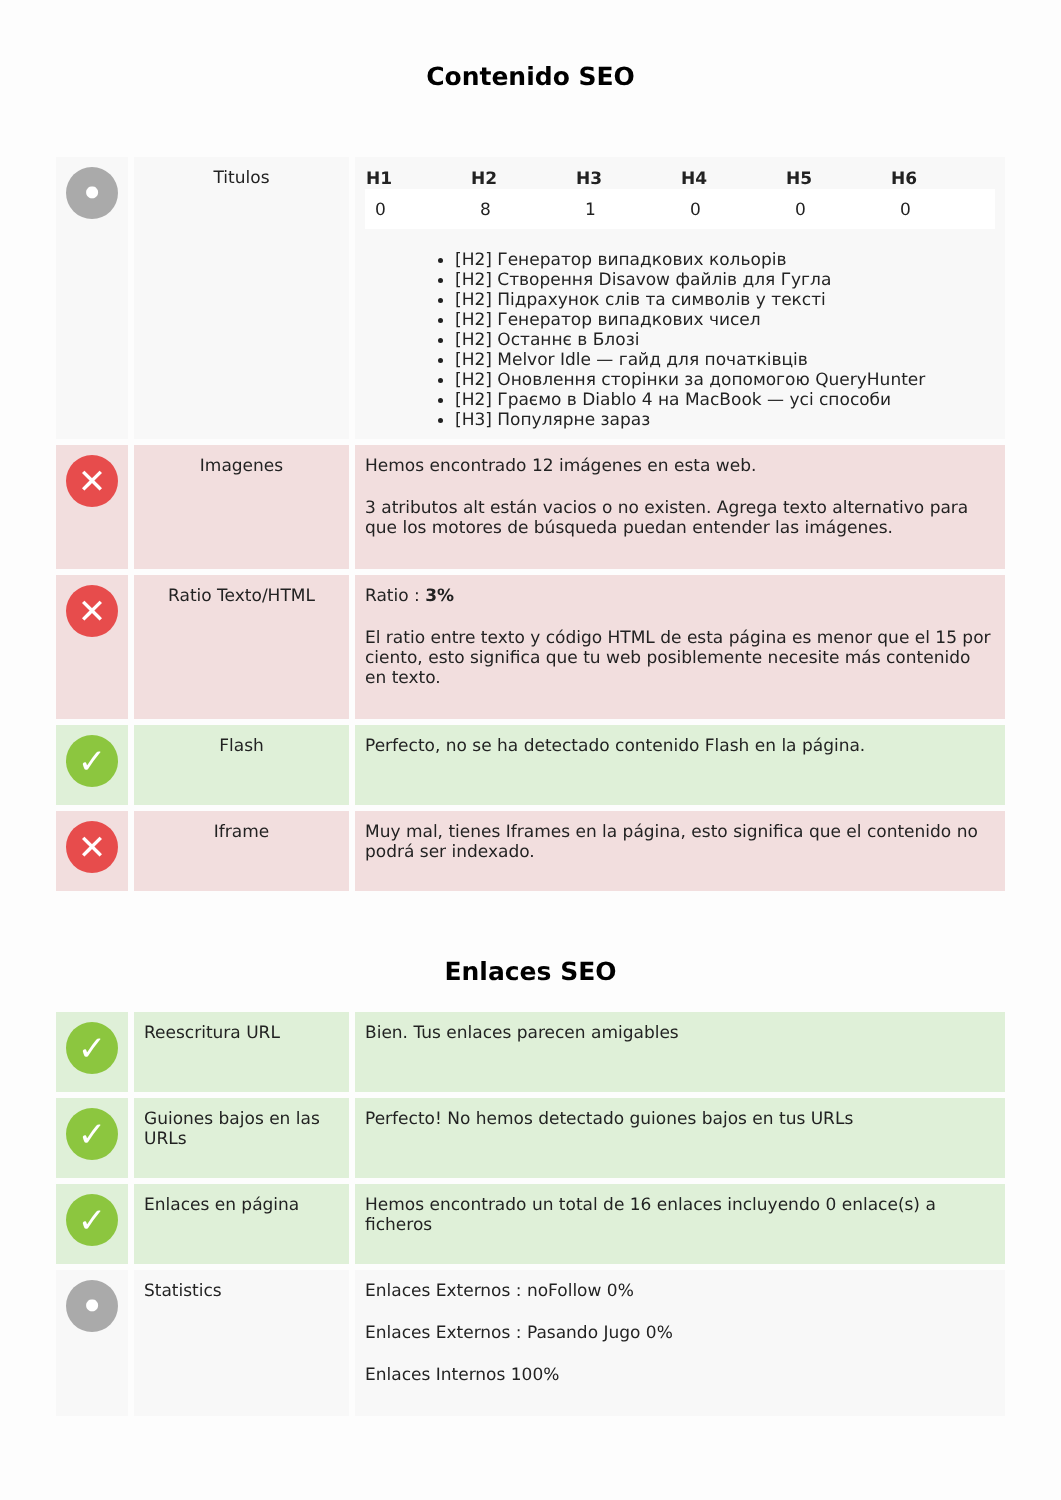Contenido SEO
| • | Titulos | / H1 / H2 / H3 / H4 / H5 / H6 / / --- / --- / --- / --- / --- / --- / / 0 / 8 / 1 / 0 / 0 / 0 / [H2] Генератор випадкових кольорів [H2] Створення Disavow файлів для Гугла [H2] Підрахунок слів та символів у тексті [H2] Генератор випадкових чисел [H2] Останнє в Блозі [H2] Melvor Idle — гайд для початківців [H2] Оновлення сторінки за допомогою QueryHunter [H2] Граємо в Diablo 4 на MacBook — усі способи [H3] Популярне зараз |
| ✕ | Imagenes | Hemos encontrado 12 imágenes en esta web. 3 atributos alt están vacios o no existen. Agrega texto alternativo para que los motores de búsqueda puedan entender las imágenes. |
| ✕ | Ratio Texto/HTML | Ratio : 3% El ratio entre texto y código HTML de esta página es menor que el 15 por ciento, esto significa que tu web posiblemente necesite más contenido en texto. |
| ✓ | Flash | Perfecto, no se ha detectado contenido Flash en la página. |
| ✕ | Iframe | Muy mal, tienes Iframes en la página, esto significa que el contenido no podrá ser indexado. |
Enlaces SEO
| ✓ | Reescritura URL | Bien. Tus enlaces parecen amigables |
| ✓ | Guiones bajos en las URLs | Perfecto! No hemos detectado guiones bajos en tus URLs |
| ✓ | Enlaces en página | Hemos encontrado un total de 16 enlaces incluyendo 0 enlace(s) a ficheros |
| • | Statistics | Enlaces Externos : noFollow 0% Enlaces Externos : Pasando Jugo 0% Enlaces Internos 100% |